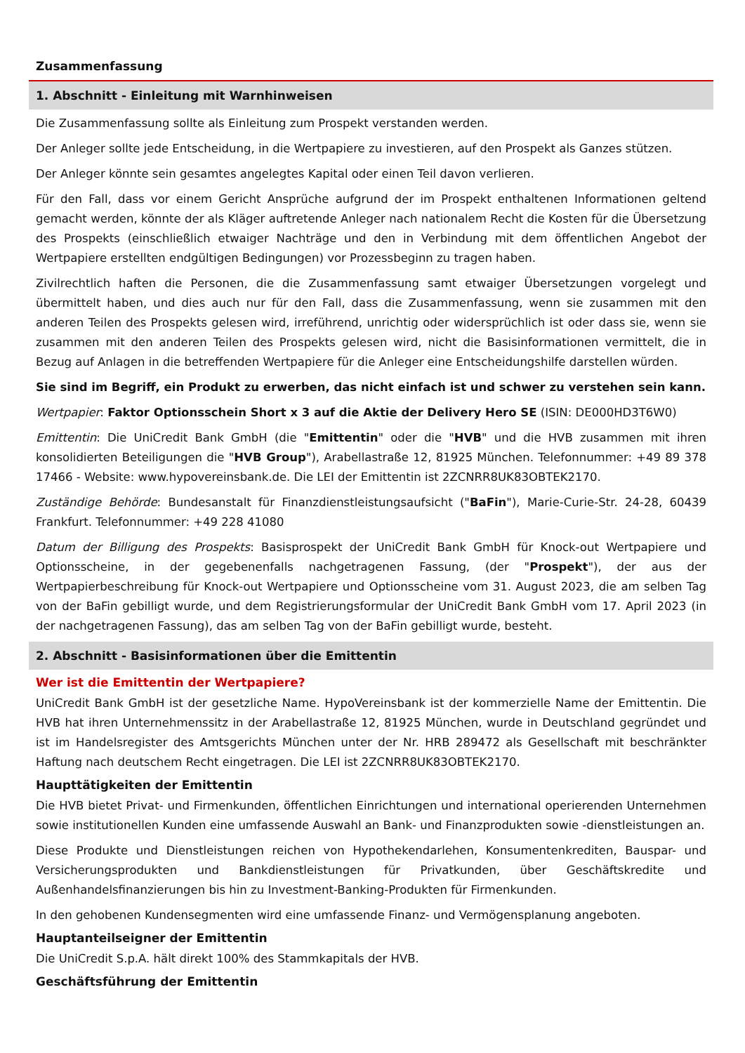Zusammenfassung
1. Abschnitt - Einleitung mit Warnhinweisen
Die Zusammenfassung sollte als Einleitung zum Prospekt verstanden werden.
Der Anleger sollte jede Entscheidung, in die Wertpapiere zu investieren, auf den Prospekt als Ganzes stützen.
Der Anleger könnte sein gesamtes angelegtes Kapital oder einen Teil davon verlieren.
Für den Fall, dass vor einem Gericht Ansprüche aufgrund der im Prospekt enthaltenen Informationen geltend gemacht werden, könnte der als Kläger auftretende Anleger nach nationalem Recht die Kosten für die Übersetzung des Prospekts (einschließlich etwaiger Nachträge und den in Verbindung mit dem öffentlichen Angebot der Wertpapiere erstellten endgültigen Bedingungen) vor Prozessbeginn zu tragen haben.
Zivilrechtlich haften die Personen, die die Zusammenfassung samt etwaiger Übersetzungen vorgelegt und übermittelt haben, und dies auch nur für den Fall, dass die Zusammenfassung, wenn sie zusammen mit den anderen Teilen des Prospekts gelesen wird, irreführend, unrichtig oder widersprüchlich ist oder dass sie, wenn sie zusammen mit den anderen Teilen des Prospekts gelesen wird, nicht die Basisinformationen vermittelt, die in Bezug auf Anlagen in die betreffenden Wertpapiere für die Anleger eine Entscheidungshilfe darstellen würden.
Sie sind im Begriff, ein Produkt zu erwerben, das nicht einfach ist und schwer zu verstehen sein kann.
Wertpapier: Faktor Optionsschein Short x 3 auf die Aktie der Delivery Hero SE (ISIN: DE000HD3T6W0)
Emittentin: Die UniCredit Bank GmbH (die "Emittentin" oder die "HVB" und die HVB zusammen mit ihren konsolidierten Beteiligungen die "HVB Group"), Arabellastraße 12, 81925 München. Telefonnummer: +49 89 378 17466 - Website: www.hypovereinsbank.de. Die LEI der Emittentin ist 2ZCNRR8UK83OBTEK2170.
Zuständige Behörde: Bundesanstalt für Finanzdienstleistungsaufsicht ("BaFin"), Marie-Curie-Str. 24-28, 60439 Frankfurt. Telefonnummer: +49 228 41080
Datum der Billigung des Prospekts: Basisprospekt der UniCredit Bank GmbH für Knock-out Wertpapiere und Optionsscheine, in der gegebenenfalls nachgetragenen Fassung, (der "Prospekt"), der aus der Wertpapierbeschreibung für Knock-out Wertpapiere und Optionsscheine vom 31. August 2023, die am selben Tag von der BaFin gebilligt wurde, und dem Registrierungsformular der UniCredit Bank GmbH vom 17. April 2023 (in der nachgetragenen Fassung), das am selben Tag von der BaFin gebilligt wurde, besteht.
2. Abschnitt - Basisinformationen über die Emittentin
Wer ist die Emittentin der Wertpapiere?
UniCredit Bank GmbH ist der gesetzliche Name. HypoVereinsbank ist der kommerzielle Name der Emittentin. Die HVB hat ihren Unternehmenssitz in der Arabellastraße 12, 81925 München, wurde in Deutschland gegründet und ist im Handelsregister des Amtsgerichts München unter der Nr. HRB 289472 als Gesellschaft mit beschränkter Haftung nach deutschem Recht eingetragen. Die LEI ist 2ZCNRR8UK83OBTEK2170.
Haupttätigkeiten der Emittentin
Die HVB bietet Privat- und Firmenkunden, öffentlichen Einrichtungen und international operierenden Unternehmen sowie institutionellen Kunden eine umfassende Auswahl an Bank- und Finanzprodukten sowie -dienstleistungen an.
Diese Produkte und Dienstleistungen reichen von Hypothekendarlehen, Konsumentenkrediten, Bauspar- und Versicherungsprodukten und Bankdienstleistungen für Privatkunden, über Geschäftskredite und Außenhandelsfinanzierungen bis hin zu Investment-Banking-Produkten für Firmenkunden.
In den gehobenen Kundensegmenten wird eine umfassende Finanz- und Vermögensplanung angeboten.
Hauptanteilseigner der Emittentin
Die UniCredit S.p.A. hält direkt 100% des Stammkapitals der HVB.
Geschäftsführung der Emittentin